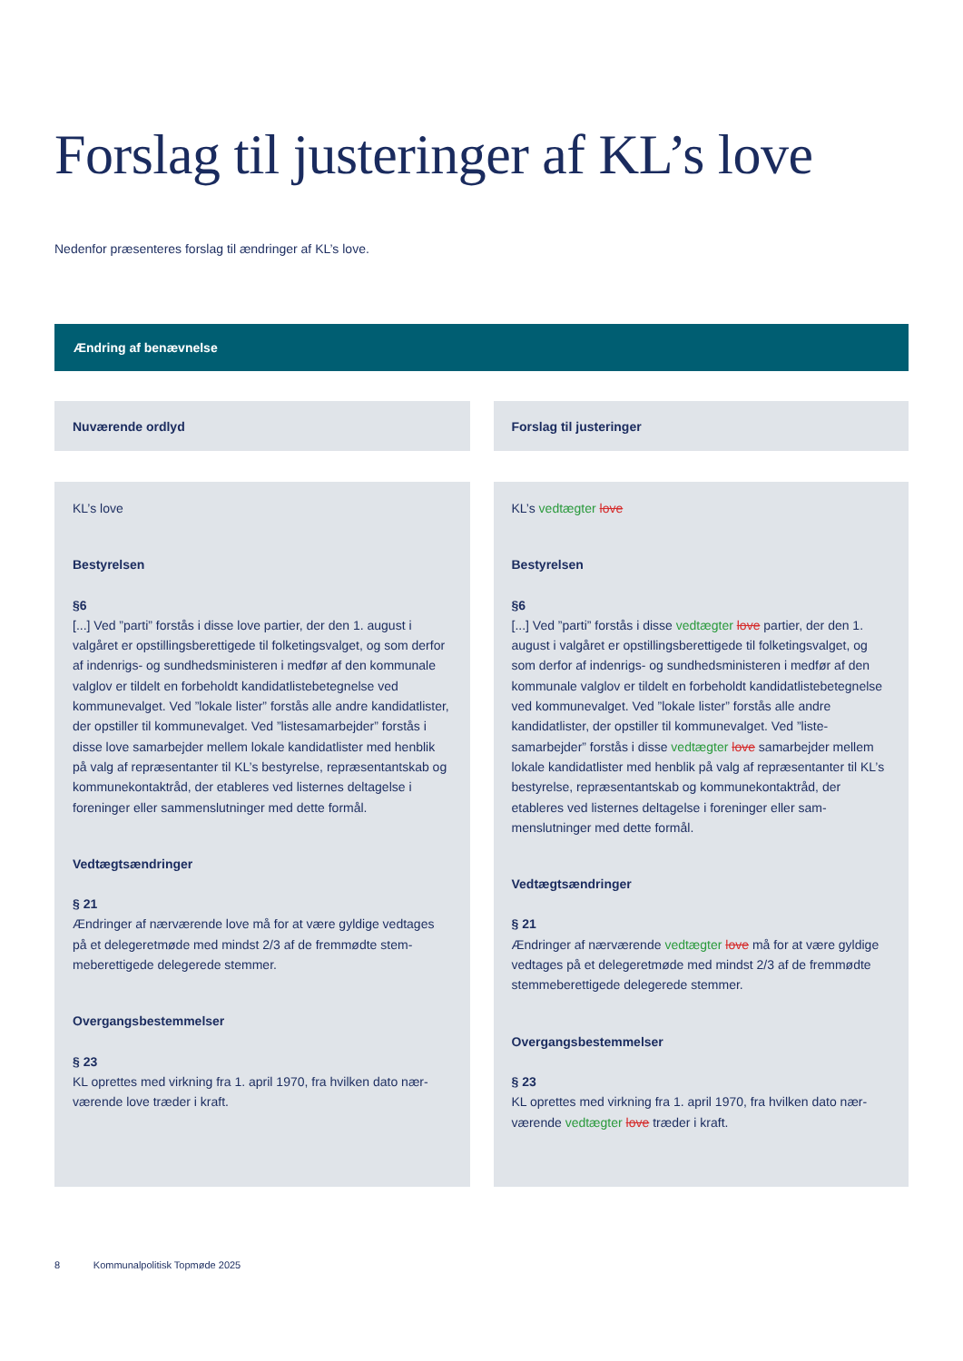Forslag til justeringer af KL’s love
Nedenfor præsenteres forslag til ændringer af KL’s love.
Ændring af benævnelse
| Nuværende ordlyd | Forslag til justeringer |
| --- | --- |
| KL’s love Bestyrelsen §6 [...] Ved ”parti” forstås i disse love partier, der den 1. august i valgåret er opstillingsberettigede til folketingsvalget, og som derfor af indenrigs- og sundhedsministeren i medfør af den kommunale valglov er tildelt en forbeholdt kandidatlistebeteg­nelse ved kommunevalget. Ved ”lokale lister” forstås alle andre kandidatlister, der opstiller til kommunevalget. Ved ”listesamar­bejder” forstås i disse love samarbejder mellem lokale kandidat­lister med henblik på valg af repræsentanter til KL’s bestyrelse, repræsentantskab og kommunekontaktråd, der etableres ved listernes deltagelse i foreninger eller sammenslutninger med dette formål. Vedtægtsændringer § 21 Ændringer af nærværende love må for at være gyldige vedtages på et delegeretmøde med mindst 2/3 af de fremmødte stem­meberettigede delegerede stemmer. Overgangsbestemmelser § 23 KL oprettes med virkning fra 1. april 1970, fra hvilken dato nær­værende love træder i kraft. | KL’s vedtægter love Bestyrelsen §6 [...] Ved ”parti” forstås i disse vedtægter love partier, der den 1. august i valgåret er opstillingsberettigede til folketingsvalget, og som derfor af indenrigs- og sundhedsministeren i medfør af den kommunale valglov er tildelt en forbeholdt kandidatliste­betegnelse ved kommunevalget. Ved ”lokale lister” forstås alle andre kandidatlister, der opstiller til kommunevalget. Ved ”liste­samarbejder” forstås i disse vedtægter love samarbejder mel­lem lokale kandidatlister med henblik på valg af repræsentanter til KL’s bestyrelse, repræsentantskab og kommunekontaktråd, der etableres ved listernes deltagelse i foreninger eller sam­menslutninger med dette formål. Vedtægtsændringer § 21 Ændringer af nærværende vedtægter love må for at være gyl­dige vedtages på et delegeretmøde med mindst 2/3 af de frem­mødte stemmeberettigede delegerede stemmer. Overgangsbestemmelser § 23 KL oprettes med virkning fra 1. april 1970, fra hvilken dato nær­værende vedtægter love træder i kraft. |
8 Kommunalpolitisk Topmøde 2025